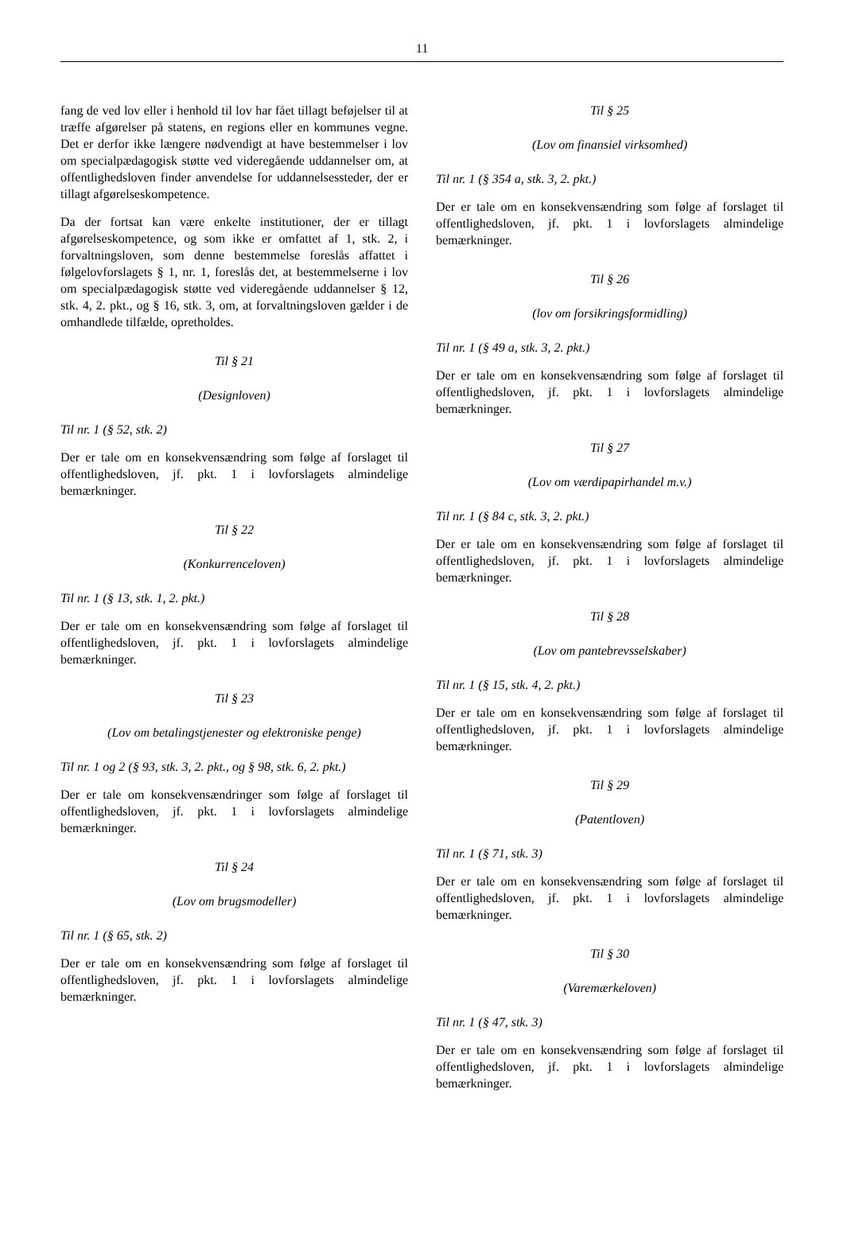11
fang de ved lov eller i henhold til lov har fået tillagt beføjelser til at træffe afgørelser på statens, en regions eller en kommunes vegne. Det er derfor ikke længere nødvendigt at have bestemmelser i lov om specialpædagogisk støtte ved videregående uddannelser om, at offentlighedsloven finder anvendelse for uddannelsessteder, der er tillagt afgørelseskompetence.
Da der fortsat kan være enkelte institutioner, der er tillagt afgørelseskompetence, og som ikke er omfattet af 1, stk. 2, i forvaltningsloven, som denne bestemmelse foreslås affattet i følgelovforslagets § 1, nr. 1, foreslås det, at bestemmelserne i lov om specialpædagogisk støtte ved videregående uddannelser § 12, stk. 4, 2. pkt., og § 16, stk. 3, om, at forvaltningsloven gælder i de omhandlede tilfælde, opretholdes.
Til § 21
(Designloven)
Til nr. 1 (§ 52, stk. 2)
Der er tale om en konsekvensændring som følge af forslaget til offentlighedsloven, jf. pkt. 1 i lovforslagets almindelige bemærkninger.
Til § 22
(Konkurrenceloven)
Til nr. 1 (§ 13, stk. 1, 2. pkt.)
Der er tale om en konsekvensændring som følge af forslaget til offentlighedsloven, jf. pkt. 1 i lovforslagets almindelige bemærkninger.
Til § 23
(Lov om betalingstjenester og elektroniske penge)
Til nr. 1 og 2 (§ 93, stk. 3, 2. pkt., og § 98, stk. 6, 2. pkt.)
Der er tale om konsekvensændringer som følge af forslaget til offentlighedsloven, jf. pkt. 1 i lovforslagets almindelige bemærkninger.
Til § 24
(Lov om brugsmodeller)
Til nr. 1 (§ 65, stk. 2)
Der er tale om en konsekvensændring som følge af forslaget til offentlighedsloven, jf. pkt. 1 i lovforslagets almindelige bemærkninger.
Til § 25
(Lov om finansiel virksomhed)
Til nr. 1 (§ 354 a, stk. 3, 2. pkt.)
Der er tale om en konsekvensændring som følge af forslaget til offentlighedsloven, jf. pkt. 1 i lovforslagets almindelige bemærkninger.
Til § 26
(lov om forsikringsformidling)
Til nr. 1 (§ 49 a, stk. 3, 2. pkt.)
Der er tale om en konsekvensændring som følge af forslaget til offentlighedsloven, jf. pkt. 1 i lovforslagets almindelige bemærkninger.
Til § 27
(Lov om værdipapirhandel m.v.)
Til nr. 1 (§ 84 c, stk. 3, 2. pkt.)
Der er tale om en konsekvensændring som følge af forslaget til offentlighedsloven, jf. pkt. 1 i lovforslagets almindelige bemærkninger.
Til § 28
(Lov om pantebrevsselskaber)
Til nr. 1 (§ 15, stk. 4, 2. pkt.)
Der er tale om en konsekvensændring som følge af forslaget til offentlighedsloven, jf. pkt. 1 i lovforslagets almindelige bemærkninger.
Til § 29
(Patentloven)
Til nr. 1 (§ 71, stk. 3)
Der er tale om en konsekvensændring som følge af forslaget til offentlighedsloven, jf. pkt. 1 i lovforslagets almindelige bemærkninger.
Til § 30
(Varemærkeloven)
Til nr. 1 (§ 47, stk. 3)
Der er tale om en konsekvensændring som følge af forslaget til offentlighedsloven, jf. pkt. 1 i lovforslagets almindelige bemærkninger.